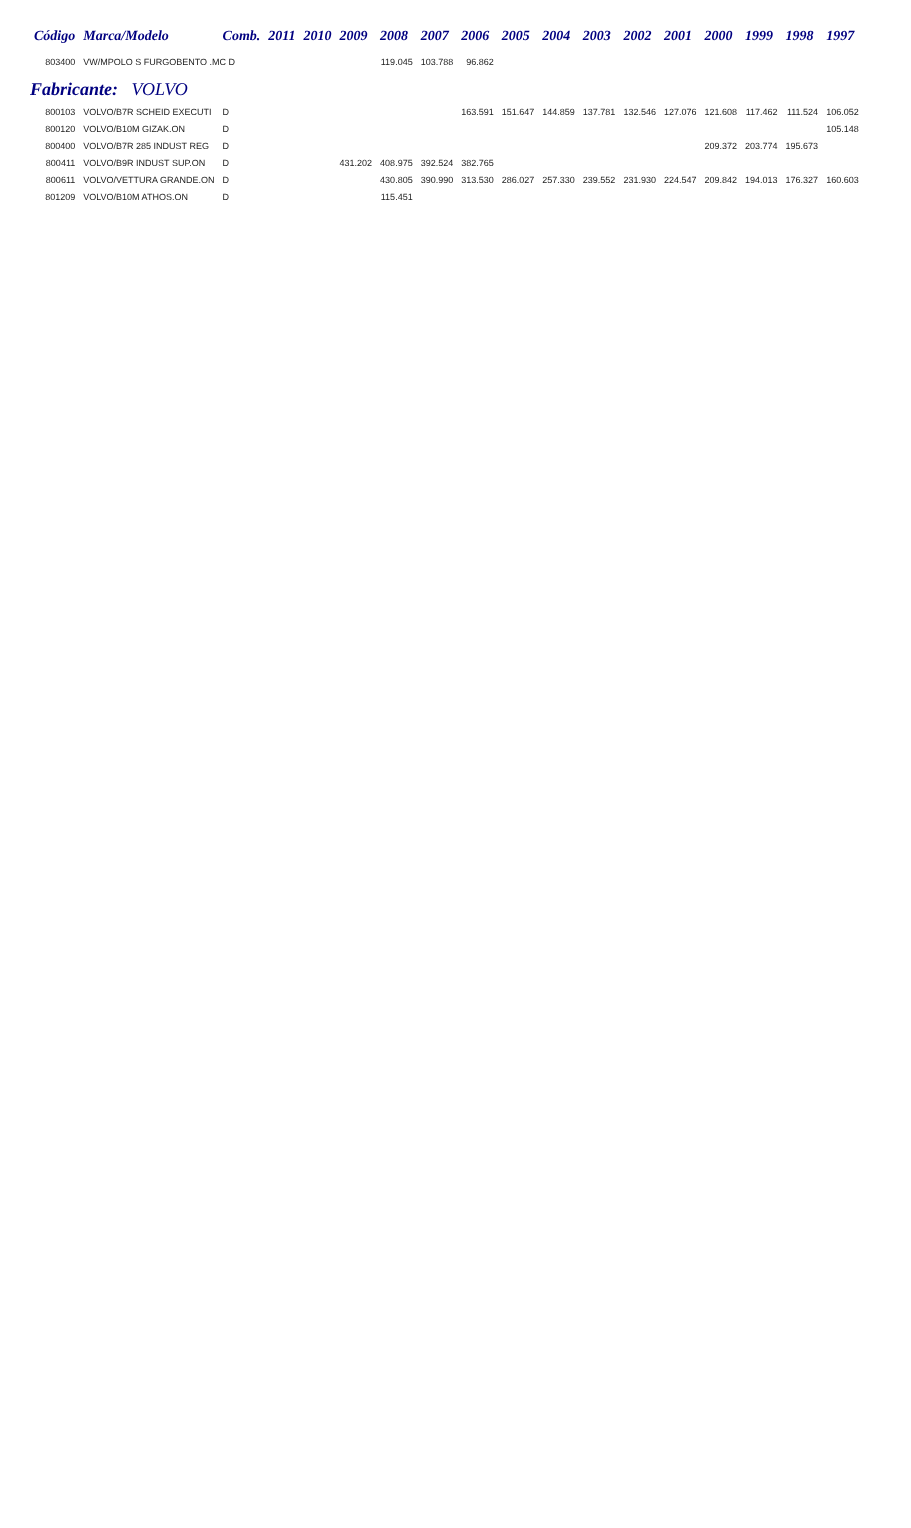| Código | Marca/Modelo | Comb. | 2011 | 2010 | 2009 | 2008 | 2007 | 2006 | 2005 | 2004 | 2003 | 2002 | 2001 | 2000 | 1999 | 1998 | 1997 |
| --- | --- | --- | --- | --- | --- | --- | --- | --- | --- | --- | --- | --- | --- | --- | --- | --- | --- |
| 803400 | VW/MPOLO S FURGOBENTO .MC D | | | | | 119.045 | 103.788 | 96.862 | | | | | | | | | |
| Fabricante: VOLVO | | | | | | | | | | | | | | | | | |
| 800103 | VOLVO/B7R SCHEID EXECUTI | D | | | | | | 163.591 | 151.647 | 144.859 | 137.781 | 132.546 | 127.076 | 121.608 | 117.462 | 111.524 | 106.052 |
| 800120 | VOLVO/B10M GIZAK.ON | D | | | | | | | | | | | | | | | 105.148 |
| 800400 | VOLVO/B7R 285 INDUST REG | D | | | | | | | | | | | | 209.372 | 203.774 | 195.673 | |
| 800411 | VOLVO/B9R INDUST SUP.ON | D | | | 431.202 | 408.975 | 392.524 | 382.765 | | | | | | | | | |
| 800611 | VOLVO/VETTURA GRANDE.ON | D | | | | 430.805 | 390.990 | 313.530 | 286.027 | 257.330 | 239.552 | 231.930 | 224.547 | 209.842 | 194.013 | 176.327 | 160.603 |
| 801209 | VOLVO/B10M ATHOS.ON | D | | | | 115.451 | | | | | | | | | | | |